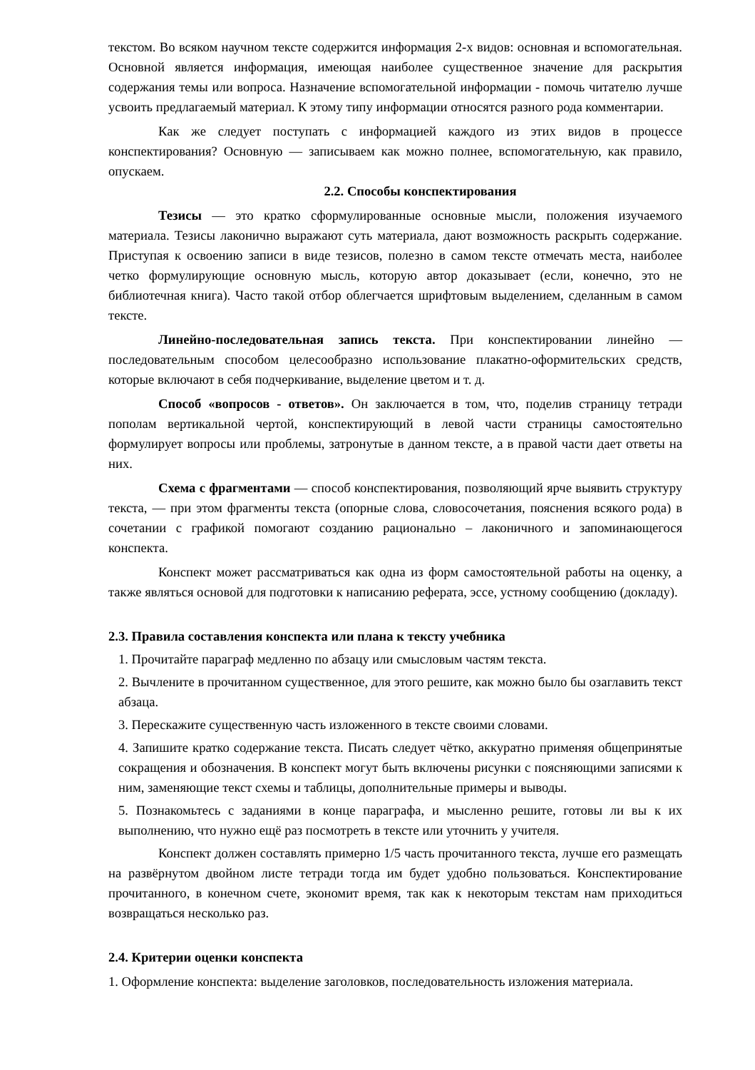текстом. Во всяком научном тексте содержится информация 2-х видов: основная и вспомогательная. Основной является информация, имеющая наиболее существенное значение для раскрытия содержания темы или вопроса. Назначение вспомогательной информации - помочь читателю лучше усвоить предлагаемый материал. К этому типу информации относятся разного рода комментарии.
Как же следует поступать с информацией каждого из этих видов в процессе конспектирования? Основную — записываем как можно полнее, вспомогательную, как правило, опускаем.
2.2. Способы конспектирования
Тезисы — это кратко сформулированные основные мысли, положения изучаемого материала. Тезисы лаконично выражают суть материала, дают возможность раскрыть содержание. Приступая к освоению записи в виде тезисов, полезно в самом тексте отмечать места, наиболее четко формулирующие основную мысль, которую автор доказывает (если, конечно, это не библиотечная книга). Часто такой отбор облегчается шрифтовым выделением, сделанным в самом тексте.
Линейно-последовательная запись текста. При конспектировании линейно — последовательным способом целесообразно использование плакатно-оформительских средств, которые включают в себя подчеркивание, выделение цветом и т. д.
Способ «вопросов - ответов». Он заключается в том, что, поделив страницу тетради пополам вертикальной чертой, конспектирующий в левой части страницы самостоятельно формулирует вопросы или проблемы, затронутые в данном тексте, а в правой части дает ответы на них.
Схема с фрагментами — способ конспектирования, позволяющий ярче выявить структуру текста, — при этом фрагменты текста (опорные слова, словосочетания, пояснения всякого рода) в сочетании с графикой помогают созданию рационально – лаконичного и запоминающегося конспекта.
Конспект может рассматриваться как одна из форм самостоятельной работы на оценку, а также являться основой для подготовки к написанию реферата, эссе, устному сообщению (докладу).
2.3. Правила составления конспекта или плана к тексту учебника
1. Прочитайте параграф медленно по абзацу или смысловым частям текста.
2. Вычлените в прочитанном существенное, для этого решите, как можно было бы озаглавить текст абзаца.
3. Перескажите существенную часть изложенного в тексте своими словами.
4. Запишите кратко содержание текста. Писать следует чётко, аккуратно применяя общепринятые сокращения и обозначения. В конспект могут быть включены рисунки с поясняющими записями к ним, заменяющие текст схемы и таблицы, дополнительные примеры и выводы.
5. Познакомьтесь с заданиями в конце параграфа, и мысленно решите, готовы ли вы к их выполнению, что нужно ещё раз посмотреть в тексте или уточнить у учителя.
Конспект должен составлять примерно 1/5 часть прочитанного текста, лучше его размещать на развёрнутом двойном листе тетради тогда им будет удобно пользоваться. Конспектирование прочитанного, в конечном счете, экономит время, так как к некоторым текстам нам приходиться возвращаться несколько раз.
2.4. Критерии оценки конспекта
1. Оформление конспекта: выделение заголовков, последовательность изложения материала.